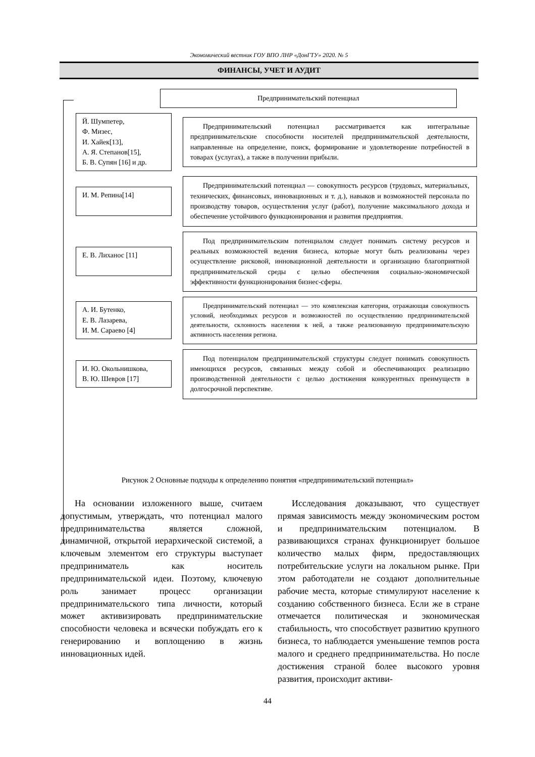Экономический вестник ГОУ ВПО ЛНР «ДонГТУ» 2020. № 5
ФИНАНСЫ, УЧЕТ И АУДИТ
Предпринимательский потенциал
Й. Шумпетер,
Ф. Мизес,
И. Хайек[13],
А. Я. Степанов[15],
Б. В. Супян [16] и др.
Предпринимательский потенциал рассматривается как интегральные предпринимательские способности носителей предпринимательской деятельности, направленные на определение, поиск, формирование и удовлетворение потребностей в товарах (услугах), а также в получении прибыли.
И. М. Репина[14]
Предпринимательский потенциал — совокупность ресурсов (трудовых, материальных, технических, финансовых, инновационных и т. д.), навыков и возможностей персонала по производству товаров, осуществления услуг (работ), получение максимального дохода и обеспечение устойчивого функционирования и развития предприятия.
Е. В. Лиханос [11]
Под предпринимательским потенциалом следует понимать систему ресурсов и реальных возможностей ведения бизнеса, которые могут быть реализованы через осуществление рисковой, инновационной деятельности и организацию благоприятной предпринимательской среды с целью обеспечения социально-экономической эффективности функционирования бизнес-сферы.
А. И. Бутенко,
Е. В. Лазарева,
И. М. Сараево [4]
Предпринимательский потенциал — это комплексная категория, отражающая совокупность условий, необходимых ресурсов и возможностей по осуществлению предпринимательской деятельности, склонность населения к ней, а также реализованную предпринимательскую активность населения региона.
И. Ю. Окольнишкова,
В. Ю. Шевров [17]
Под потенциалом предпринимательской структуры следует понимать совокупность имеющихся ресурсов, связанных между собой и обеспечивающих реализацию производственной деятельности с целью достижения конкурентных преимуществ в долгосрочной перспективе.
Рисунок 2 Основные подходы к определению понятия «предпринимательский потенциал»
На основании изложенного выше, считаем допустимым, утверждать, что потенциал малого предпринимательства является сложной, динамичной, открытой иерархической системой, а ключевым элементом его структуры выступает предприниматель как носитель предпринимательской идеи. Поэтому, ключевую роль занимает процесс организации предпринимательского типа личности, который может активизировать предпринимательские способности человека и всячески побуждать его к генерированию и воплощению в жизнь инновационных идей.
Исследования доказывают, что существует прямая зависимость между экономическим ростом и предпринимательским потенциалом. В развивающихся странах функционирует большое количество малых фирм, предоставляющих потребительские услуги на локальном рынке. При этом работодатели не создают дополнительные рабочие места, которые стимулируют население к созданию собственного бизнеса. Если же в стране отмечается политическая и экономическая стабильность, что способствует развитию крупного бизнеса, то наблюдается уменьшение темпов роста малого и среднего предпринимательства. Но после достижения страной более высокого уровня развития, происходит активи-
44